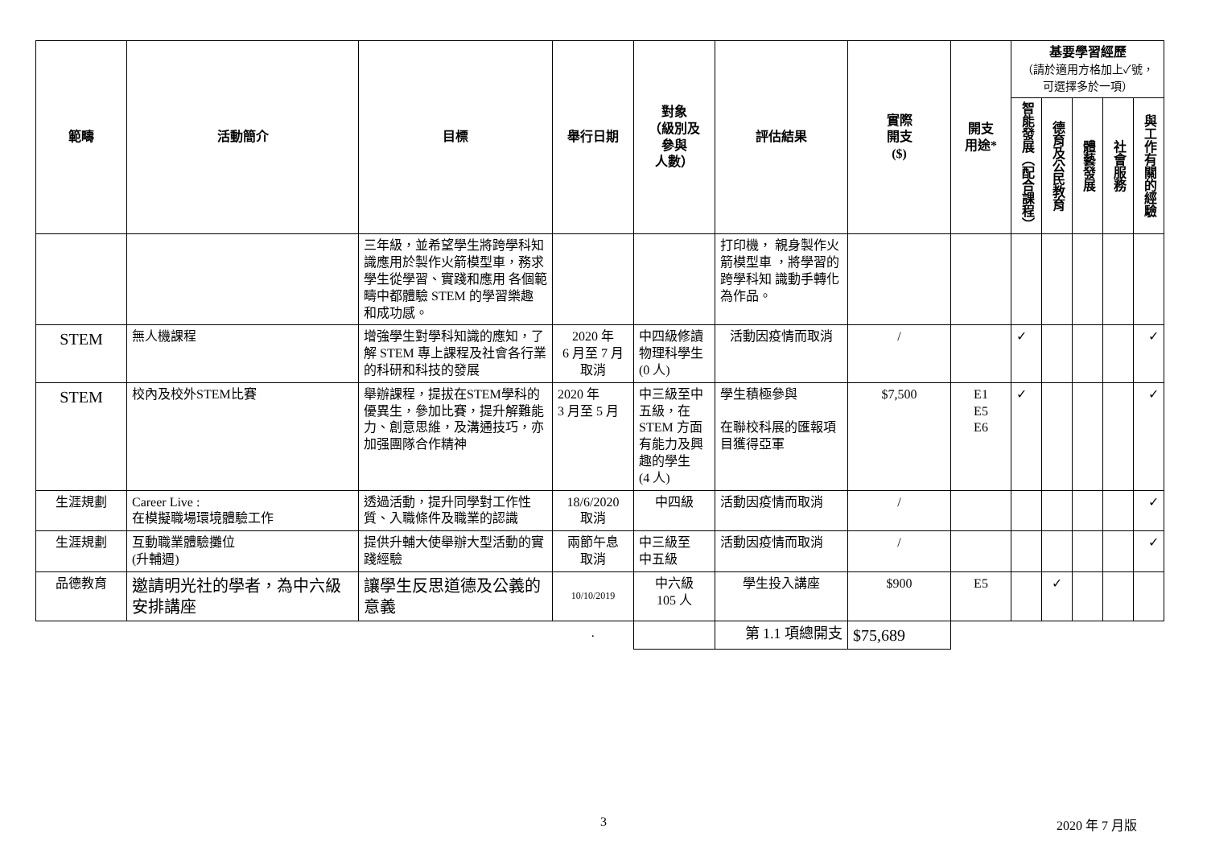| 範疇 | 活動簡介 | 目標 | 舉行日期 | 對象 （級別及 參與 人數） | 評估結果 | 實際 開支 ($) | 開支 用途* | 基要學習經歷 （請於適用方格加上✓號，可選擇多於一項） | | | | |
| --- | --- | --- | --- | --- | --- | --- | --- | --- | --- | --- | --- | --- |
| | | | | | | | | 智能發展（配合課程） | 德育及公民教育 | 體藝發展 | 社會服務 | 與工作有關的經驗 |
| | | 三年級，並希望學生將跨學科知識應用於製作火箭模型車，務求學生從學習、實踐和應用 各個範疇中都體驗 STEM 的學習樂趣 和成功感。 | | | 打印機， 親身製作火箭模型車 ，將學習的跨學科知 識動手轉化為作品。 | | | | | | | |
| STEM | 無人機課程 | 增強學生對學科知識的應知，了解 STEM 專上課程及社會各行業的科研和科技的發展 | 2020 年 6 月至 7 月 取消 | 中四級修讀物理科學生 (0 人) | 活動因疫情而取消 | / | | ✓ | | | | ✓ |
| STEM | 校內及校外STEM比賽 | 舉辦課程，提拔在STEM學科的優異生，參加比賽，提升解難能力、創意思維，及溝通技巧，亦加强團隊合作精神 | 2020 年 3 月至 5 月 | 中三級至中五級，在STEM 方面有能力及興趣的學生 (4 人) | 學生積極參與 在聯校科展的匯報項目獲得亞軍 | $7,500 | E1 E5 E6 | ✓ | | | | ✓ |
| 生涯規劃 | Career Live : 在模擬職場環境體驗工作 | 透過活動，提升同學對工作性質、入職條件及職業的認識 | 18/6/2020 取消 | 中四級 | 活動因疫情而取消 | / | | | | | | ✓ |
| 生涯規劃 | 互動職業體驗攤位 (升輔週) | 提供升輔大使舉辦大型活動的實踐經驗 | 兩節午息 取消 | 中三級至 中五級 | 活動因疫情而取消 | / | | | | | | ✓ |
| 品德教育 | 邀請明光社的學者，為中六級安排講座 | 讓學生反思道德及公義的意義 | 10/10/2019 | 中六級 105 人 | 學生投入講座 | $900 | E5 | | ✓ | | | |
| | | | . | | 第 1.1 項總開支 | $75,689 | | | | | | |
3 2020 年 7 月版